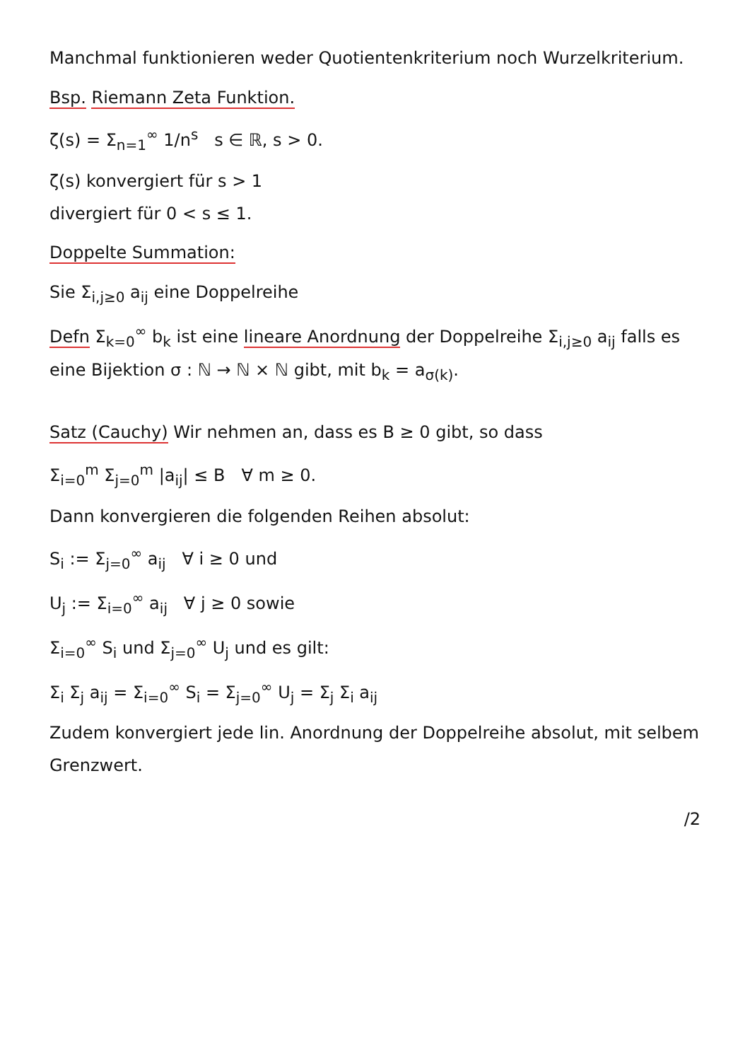Manchmal funktionieren weder Quotientenkriterium noch Wurzelkriterium.
Bsp. Riemann Zeta Funktion.
ζ(s) = Σ<sub>n=1</sub><sup>∞</sup> 1/n<sup>s</sup> s ∈ ℝ, s > 0.
ζ(s) konvergiert für s > 1
divergiert für 0 < s ≤ 1.
Doppelte Summation:
Sie Σ<sub>i,j≥0</sub> a<sub>ij</sub> eine Doppelreihe
Defn Σ<sub>k=0</sub><sup>∞</sup> b<sub>k</sub> ist eine lineare Anordnung der Doppelreihe Σ<sub>i,j≥0</sub> a<sub>ij</sub> falls es eine Bijektion σ : ℕ → ℕ × ℕ gibt, mit b<sub>k</sub> = a<sub>σ(k)</sub>.
Satz (Cauchy) Wir nehmen an, dass es B ≥ 0 gibt, so dass
Σ<sub>i=0</sub><sup>m</sup> Σ<sub>j=0</sub><sup>m</sup> |a<sub>ij</sub>| ≤ B ∀ m ≥ 0.
Dann konvergieren die folgenden Reihen absolut:
S<sub>i</sub> := Σ<sub>j=0</sub><sup>∞</sup> a<sub>ij</sub> ∀ i ≥ 0 und
U<sub>j</sub> := Σ<sub>i=0</sub><sup>∞</sup> a<sub>ij</sub> ∀ j ≥ 0 sowie
Σ<sub>i=0</sub><sup>∞</sup> S<sub>i</sub> und Σ<sub>j=0</sub><sup>∞</sup> U<sub>j</sub> und es gilt:
Σ<sub>i</sub> Σ<sub>j</sub> a<sub>ij</sub> = Σ<sub>i=0</sub><sup>∞</sup> S<sub>i</sub> = Σ<sub>j=0</sub><sup>∞</sup> U<sub>j</sub> = Σ<sub>j</sub> Σ<sub>i</sub> a<sub>ij</sub>
Zudem konvergiert jede lin. Anordnung der Doppelreihe absolut, mit selbem Grenzwert.
/2